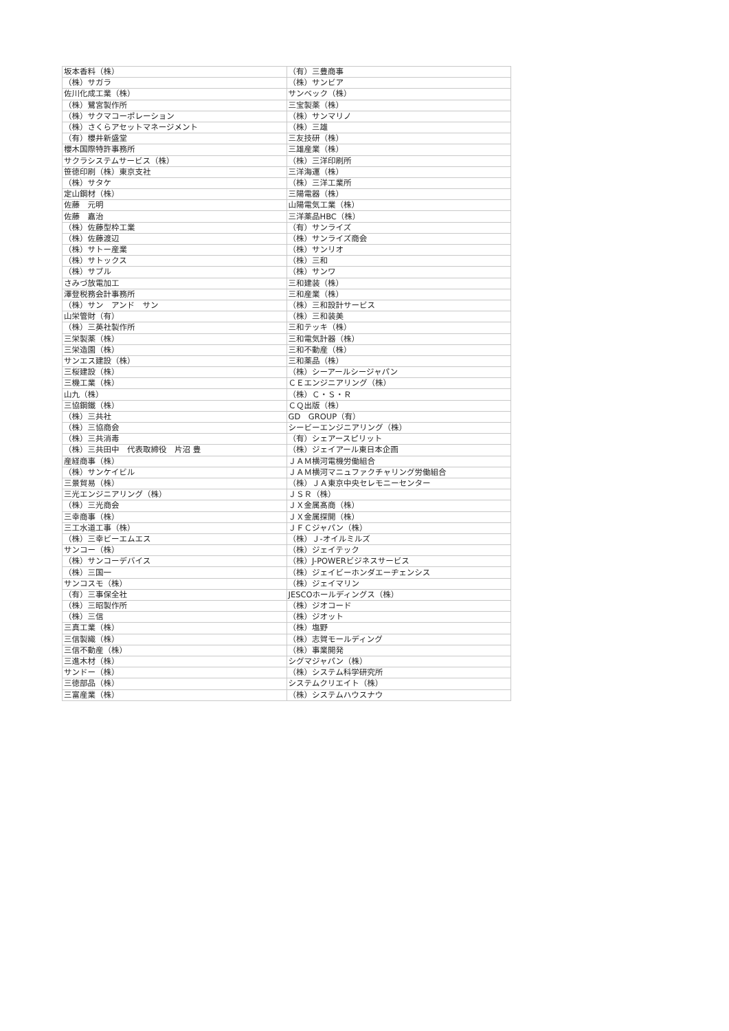| 坂本香料（株） | （有）三豊商事 |
| （株）サガラ | （株）サンビア |
| 佐川化成工業（株） | サンベック（株） |
| （株）鷺宮製作所 | 三宝製薬（株） |
| （株）サクマコーポレーション | （株）サンマリノ |
| （株）さくらアセットマネージメント | （株）三雄 |
| （有）櫻井新盛堂 | 三友技研（株） |
| 櫻木国際特許事務所 | 三雄産業（株） |
| サクラシステムサービス（株） | （株）三洋印刷所 |
| 笹徳印刷（株）東京支社 | 三洋海運（株） |
| （株）サタケ | （株）三洋工業所 |
| 定山鋼材（株） | 三陽電器（株） |
| 佐藤 元明 | 山陽電気工業（株） |
| 佐藤 嘉治 | 三洋薬品HBC（株） |
| （株）佐藤型枠工業 | （有）サンライズ |
| （株）佐藤渡辺 | （株）サンライズ商会 |
| （株）サトー産業 | （株）サンリオ |
| （株）サトックス | （株）三和 |
| （株）サブル | （株）サンワ |
| さみづ放電加工 | 三和建装（株） |
| 澤登税務会計事務所 | 三和産業（株） |
| （株）サン アンド サン | （株）三和設計サービス |
| 山栄管財（有） | （株）三和装美 |
| （株）三英社製作所 | 三和テッキ（株） |
| 三栄製薬（株） | 三和電気計器（株） |
| 三栄造園（株） | 三和不動産（株） |
| サンエス建設（株） | 三和薬品（株） |
| 三桜建設（株） | （株）シーアールシージャパン |
| 三機工業（株） | ＣＥエンジニアリング（株） |
| 山九（株） | （株）Ｃ・Ｓ・Ｒ |
| 三協鋼鐵（株） | ＣＱ出版（株） |
| （株）三共社 | GD GROUP（有） |
| （株）三協商会 | シービーエンジニアリング（株） |
| （株）三共消毒 | （有）シェアースピリット |
| （株）三共田中 代表取締役 片沼 豊 | （株）ジェイアール東日本企画 |
| 産経商事（株） | ＪＡＭ横河電機労働組合 |
| （株）サンケイビル | ＪＡＭ横河マニュファクチャリング労働組合 |
| 三景貿易（株） | （株）ＪＡ東京中央セレモニーセンター |
| 三光エンジニアリング（株） | ＪＳＲ（株） |
| （株）三光商会 | ＪＸ金属髙商（株） |
| 三幸商事（株） | ＪＸ金属探開（株） |
| 三工水道工事（株） | ＪＦＣジャパン（株） |
| （株）三幸ビーエムエス | （株）Ｊ-オイルミルズ |
| サンコー（株） | （株）ジェイテック |
| （株）サンコーデバイス | （株）J-POWERビジネスサービス |
| （株）三国一 | （株）ジェイビーホンダエーヂェンシス |
| サンコスモ（株） | （株）ジェイマリン |
| （有）三事保全社 | JESCOホールディングス（株） |
| （株）三昭製作所 | （株）ジオコード |
| （株）三信 | （株）ジオット |
| 三真工業（株） | （株）塩野 |
| 三信製織（株） | （株）志賀モールディング |
| 三信不動産（株） | （株）事業開発 |
| 三進木材（株） | シグマジャパン（株） |
| サンドー（株） | （株）システム科学研究所 |
| 三徳部品（株） | システムクリエイト（株） |
| 三富産業（株） | （株）システムハウスナウ |